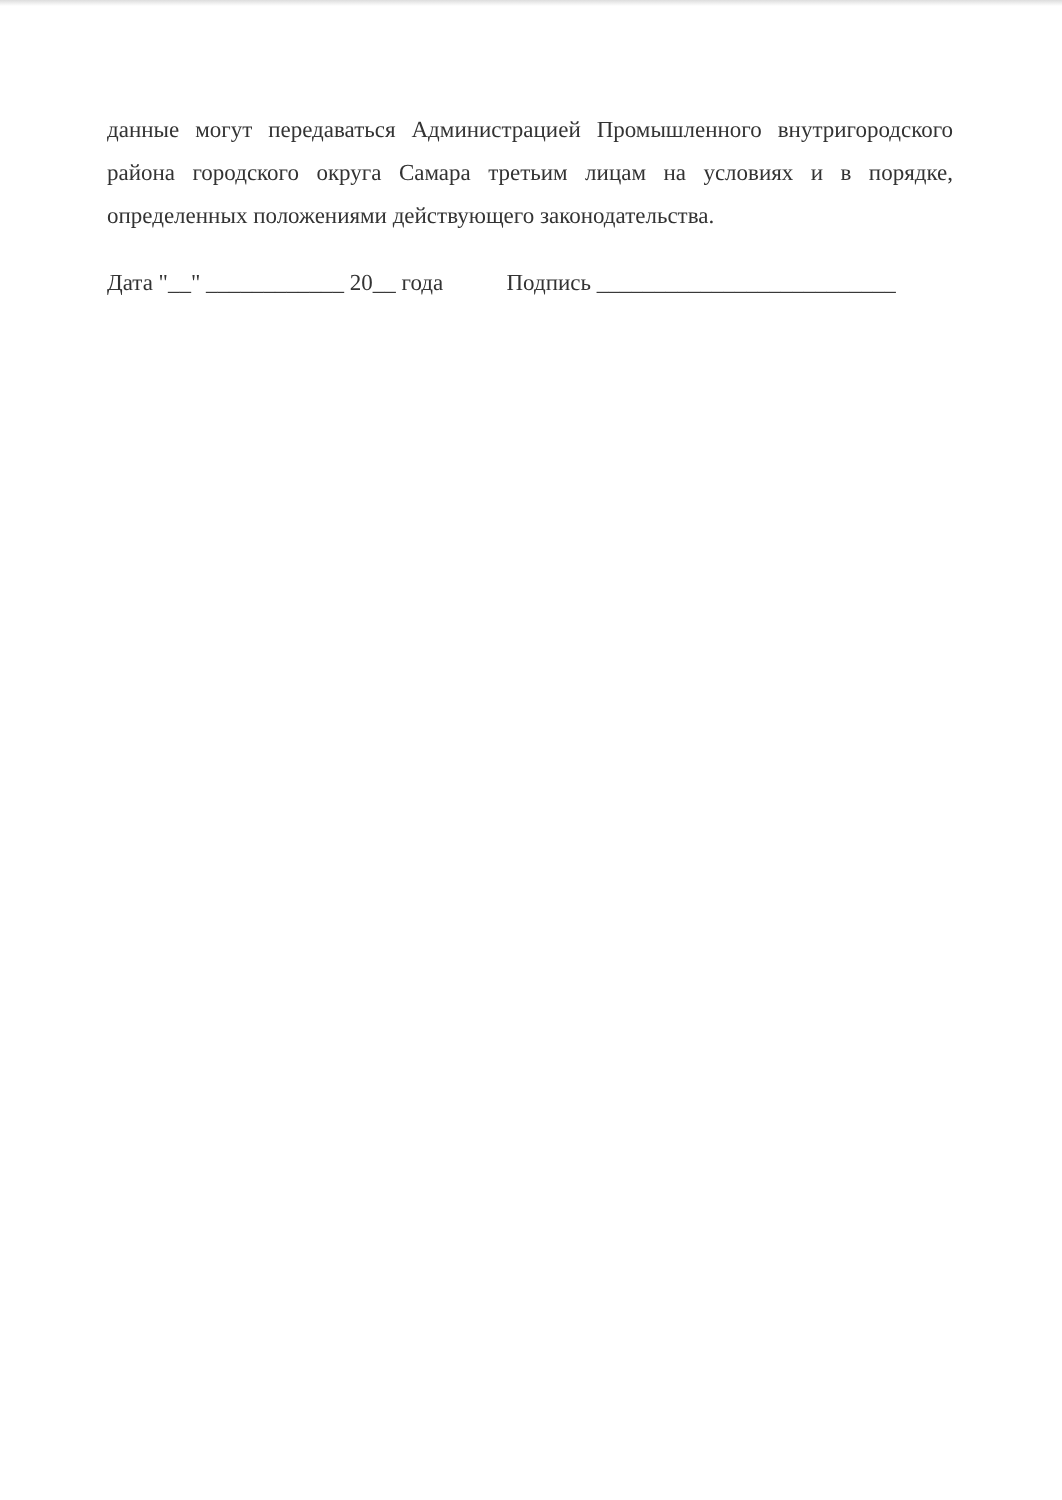данные могут передаваться Администрацией Промышленного внутригородского района городского округа Самара третьим лицам на условиях и в порядке, определенных положениями действующего законодательства.
Дата "__" ____________ 20__ года Подпись __________________________